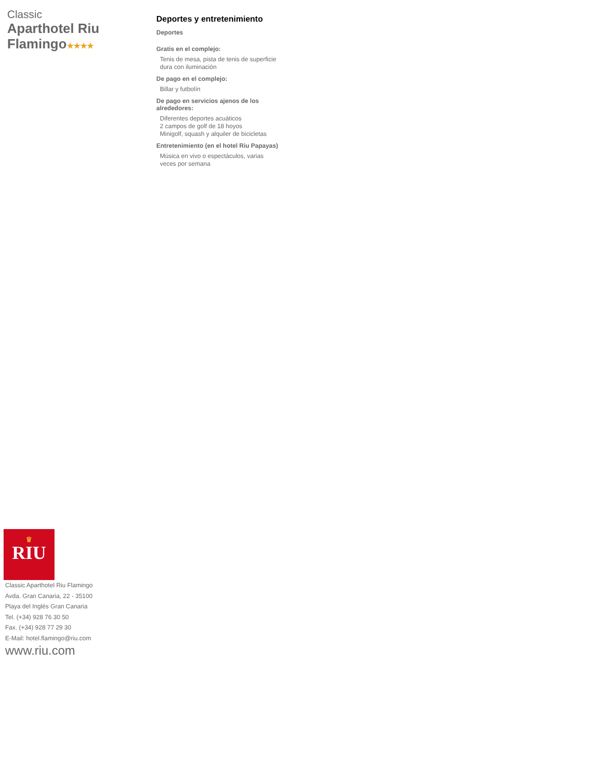Classic
Aparthotel Riu Flamingo★★★★
Deportes y entretenimiento
Deportes
Gratis en el complejo:
Tenis de mesa, pista de tenis de superficie dura con iluminación
De pago en el complejo:
Billar y futbolín
De pago en servicios ajenos de los alrededores:
Diferentes deportes acuáticos
2 campos de golf de 18 hoyos
Minigolf, squash y alquiler de bicicletas
Entretenimiento (en el hotel Riu Papayas)
Música en vivo o espectáculos, varias veces por semana
♛
RIU
Classic Aparthotel Riu Flamingo
Avda. Gran Canaria, 22 - 35100
Playa del Inglés Gran Canaria
Tel. (+34) 928 76 30 50
Fax. (+34) 928 77 29 30
E-Mail: hotel.flamingo@riu.com
www.riu.com